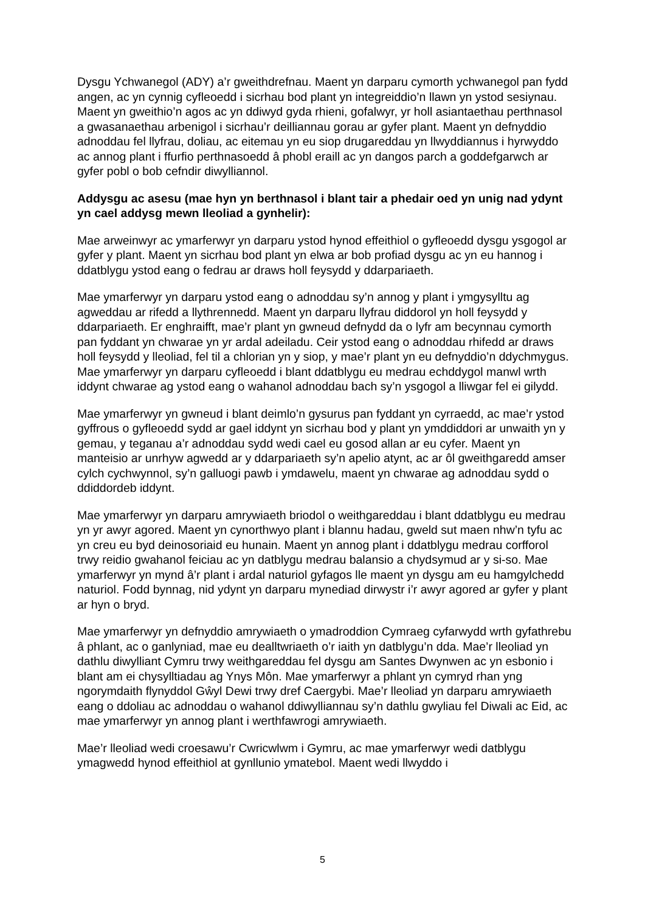Dysgu Ychwanegol (ADY) a’r gweithdrefnau. Maent yn darparu cymorth ychwanegol pan fydd angen, ac yn cynnig cyfleoedd i sicrhau bod plant yn integreiddio’n llawn yn ystod sesiynau. Maent yn gweithio’n agos ac yn ddiwyd gyda rhieni, gofalwyr, yr holl asiantaethau perthnasol a gwasanaethau arbenigol i sicrhau’r deilliannau gorau ar gyfer plant. Maent yn defnyddio adnoddau fel llyfrau, doliau, ac eitemau yn eu siop drugareddau yn llwyddiannus i hyrwyddo ac annog plant i ffurfio perthnasoedd â phobl eraill ac yn dangos parch a goddefgarwch ar gyfer pobl o bob cefndir diwylliannol.
Addysgu ac asesu (mae hyn yn berthnasol i blant tair a phedair oed yn unig nad ydynt yn cael addysg mewn lleoliad a gynhelir):
Mae arweinwyr ac ymarferwyr yn darparu ystod hynod effeithiol o gyfleoedd dysgu ysgogol ar gyfer y plant. Maent yn sicrhau bod plant yn elwa ar bob profiad dysgu ac yn eu hannog i ddatblygu ystod eang o fedrau ar draws holl feysydd y ddarpariaeth.
Mae ymarferwyr yn darparu ystod eang o adnoddau sy’n annog y plant i ymgysylltu ag agweddau ar rifedd a llythrennedd. Maent yn darparu llyfrau diddorol yn holl feysydd y ddarpariaeth. Er enghraifft, mae’r plant yn gwneud defnydd da o lyfr am becynnau cymorth pan fyddant yn chwarae yn yr ardal adeiladu. Ceir ystod eang o adnoddau rhifedd ar draws holl feysydd y lleoliad, fel til a chlorian yn y siop, y mae’r plant yn eu defnyddio’n ddychmygus. Mae ymarferwyr yn darparu cyfleoedd i blant ddatblygu eu medrau echddygol manwl wrth iddynt chwarae ag ystod eang o wahanol adnoddau bach sy’n ysgogol a lliwgar fel ei gilydd.
Mae ymarferwyr yn gwneud i blant deimlo’n gysurus pan fyddant yn cyrraedd, ac mae’r ystod gyffrous o gyfleoedd sydd ar gael iddynt yn sicrhau bod y plant yn ymddiddori ar unwaith yn y gemau, y teganau a’r adnoddau sydd wedi cael eu gosod allan ar eu cyfer. Maent yn manteisio ar unrhyw agwedd ar y ddarpariaeth sy’n apelio atynt, ac ar ôl gweithgaredd amser cylch cychwynnol, sy’n galluogi pawb i ymdawelu, maent yn chwarae ag adnoddau sydd o ddiddordeb iddynt.
Mae ymarferwyr yn darparu amrywiaeth briodol o weithgareddau i blant ddatblygu eu medrau yn yr awyr agored. Maent yn cynorthwyo plant i blannu hadau, gweld sut maen nhw’n tyfu ac yn creu eu byd deinosoriaid eu hunain. Maent yn annog plant i ddatblygu medrau corfforol trwy reidio gwahanol feiciau ac yn datblygu medrau balansio a chydsymud ar y si-so. Mae ymarferwyr yn mynd â’r plant i ardal naturiol gyfagos lle maent yn dysgu am eu hamgylchedd naturiol. Fodd bynnag, nid ydynt yn darparu mynediad dirwystr i’r awyr agored ar gyfer y plant ar hyn o bryd.
Mae ymarferwyr yn defnyddio amrywiaeth o ymadroddion Cymraeg cyfarwydd wrth gyfathrebu â phlant, ac o ganlyniad, mae eu dealltwriaeth o’r iaith yn datblygu’n dda. Mae’r lleoliad yn dathlu diwylliant Cymru trwy weithgareddau fel dysgu am Santes Dwynwen ac yn esbonio i blant am ei chysylltiadau ag Ynys Môn. Mae ymarferwyr a phlant yn cymryd rhan yng ngorymdaith flynyddol Gŵyl Dewi trwy dref Caergybi. Mae’r lleoliad yn darparu amrywiaeth eang o ddoliau ac adnoddau o wahanol ddiwylliannau sy’n dathlu gwyliau fel Diwali ac Eid, ac mae ymarferwyr yn annog plant i werthfawrogi amrywiaeth.
Mae’r lleoliad wedi croesawu’r Cwricwlwm i Gymru, ac mae ymarferwyr wedi datblygu ymagwedd hynod effeithiol at gynllunio ymatebol. Maent wedi llwyddo i
5